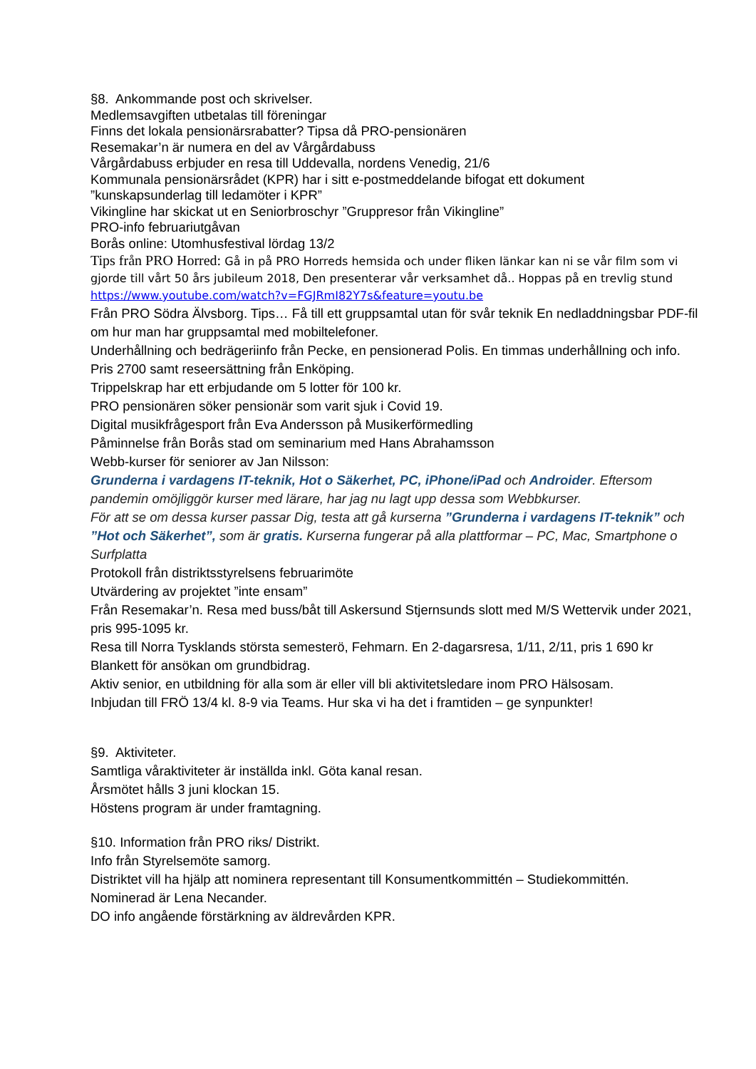§8. Ankommande post och skrivelser.
Medlemsavgiften utbetalas till föreningar
Finns det lokala pensionärsrabatter? Tipsa då PRO-pensionären
Resemakar’n är numera en del av Vårgårdabuss
Vårgårdabuss erbjuder en resa till Uddevalla, nordens Venedig, 21/6
Kommunala pensionärsrådet (KPR) har i sitt e-postmeddelande bifogat ett dokument ”kunskapsunderlag till ledamöter i KPR”
Vikingline har skickat ut en Seniorbroschyr ”Gruppresor från Vikingline”
PRO-info februariutgåvan
Borås online: Utomhusfestival lördag 13/2
Tips från PRO Horred: Gå in på PRO Horreds hemsida och under fliken länkar kan ni se vår film som vi gjorde till vårt 50 års jubileum 2018, Den presenterar vår verksamhet då.. Hoppas på en trevlig stund https://www.youtube.com/watch?v=FGJRmI82Y7s&feature=youtu.be
Från PRO Södra Älvsborg. Tips… Få till ett gruppsamtal utan för svår teknik En nedladdningsbar PDF-fil om hur man har gruppsamtal med mobiltelefoner.
Underhållning och bedrägeriinfo från Pecke, en pensionerad Polis. En timmas underhållning och info. Pris 2700 samt reseersättning från Enköping.
Trippelskrap har ett erbjudande om 5 lotter för 100 kr.
PRO pensionären söker pensionär som varit sjuk i Covid 19.
Digital musikfrågesport från Eva Andersson på Musikerförmedling
Påminnelse från Borås stad om seminarium med Hans Abrahamsson
Webb-kurser för seniorer av Jan Nilsson:
Grunderna i vardagens IT-teknik, Hot o Säkerhet, PC, iPhone/iPad och Androider. Eftersom pandemin omöjliggör kurser med lärare, har jag nu lagt upp dessa som Webbkurser.
För att se om dessa kurser passar Dig, testa att gå kurserna ”Grunderna i vardagens IT-teknik” och ”Hot och Säkerhet”, som är gratis. Kurserna fungerar på alla plattformar – PC, Mac, Smartphone o Surfplatta
Protokoll från distriktsstyrelsens februarimöte
Utvärdering av projektet ”inte ensam”
Från Resemakar’n. Resa med buss/båt till Askersund Stjernsunds slott med M/S Wettervik under 2021, pris 995-1095 kr.
Resa till Norra Tysklands största semesterö, Fehmarn. En 2-dagarsresa, 1/11, 2/11, pris 1 690 kr
Blankett för ansökan om grundbidrag.
Aktiv senior, en utbildning för alla som är eller vill bli aktivitetsledare inom PRO Hälsosam.
Inbjudan till FRÖ 13/4 kl. 8-9 via Teams. Hur ska vi ha det i framtiden – ge synpunkter!
§9. Aktiviteter.
Samtliga våraktiviteter är inställda inkl. Göta kanal resan.
Årsmötet hålls 3 juni klockan 15.
Höstens program är under framtagning.
§10. Information från PRO riks/ Distrikt.
Info från Styrelsemöte samorg.
Distriktet vill ha hjälp att nominera representant till Konsumentkommittén – Studiekommittén.
Nominerad är Lena Necander.
DO info angående förstärkning av äldrevården KPR.